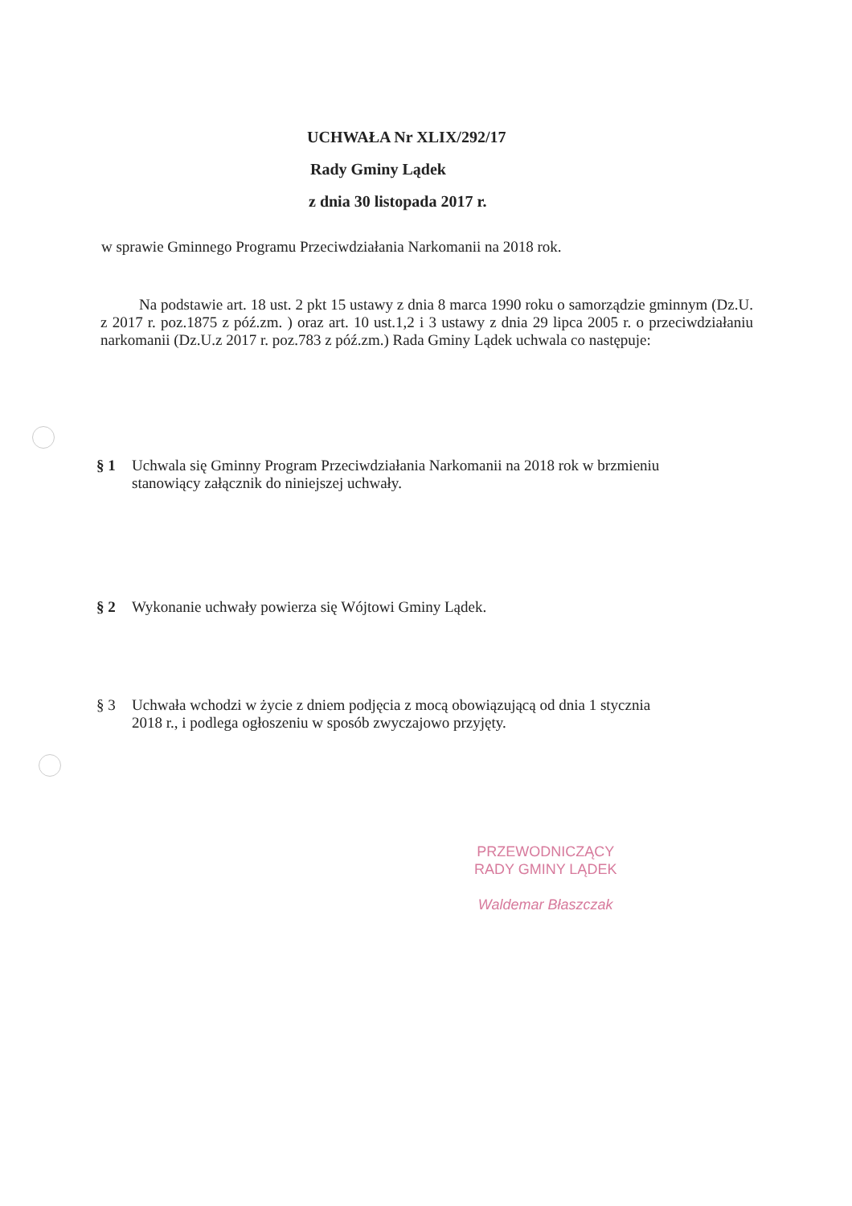UCHWAŁA Nr XLIX/292/17
Rady Gminy Lądek
z dnia 30 listopada 2017 r.
w sprawie Gminnego Programu Przeciwdziałania Narkomanii na 2018 rok.
Na podstawie art. 18 ust. 2 pkt 15 ustawy z dnia 8 marca 1990 roku o samorządzie gminnym (Dz.U. z 2017 r. poz.1875 z póź.zm. ) oraz art. 10 ust.1,2 i 3 ustawy z dnia 29 lipca 2005 r. o przeciwdziałaniu narkomanii (Dz.U.z 2017 r. poz.783 z póź.zm.) Rada Gminy Lądek uchwala co następuje:
§ 1 Uchwala się Gminny Program Przeciwdziałania Narkomanii na 2018 rok w brzmieniu
stanowiący załącznik do niniejszej uchwały.
§ 2 Wykonanie uchwały powierza się Wójtowi Gminy Lądek.
§ 3 Uchwała wchodzi w życie z dniem podjęcia z mocą obowiązującą od dnia 1 stycznia
2018 r., i podlega ogłoszeniu w sposób zwyczajowo przyjęty.
PRZEWODNICZĄCY
RADY GMINY LĄDEK
Waldemar Błaszczak